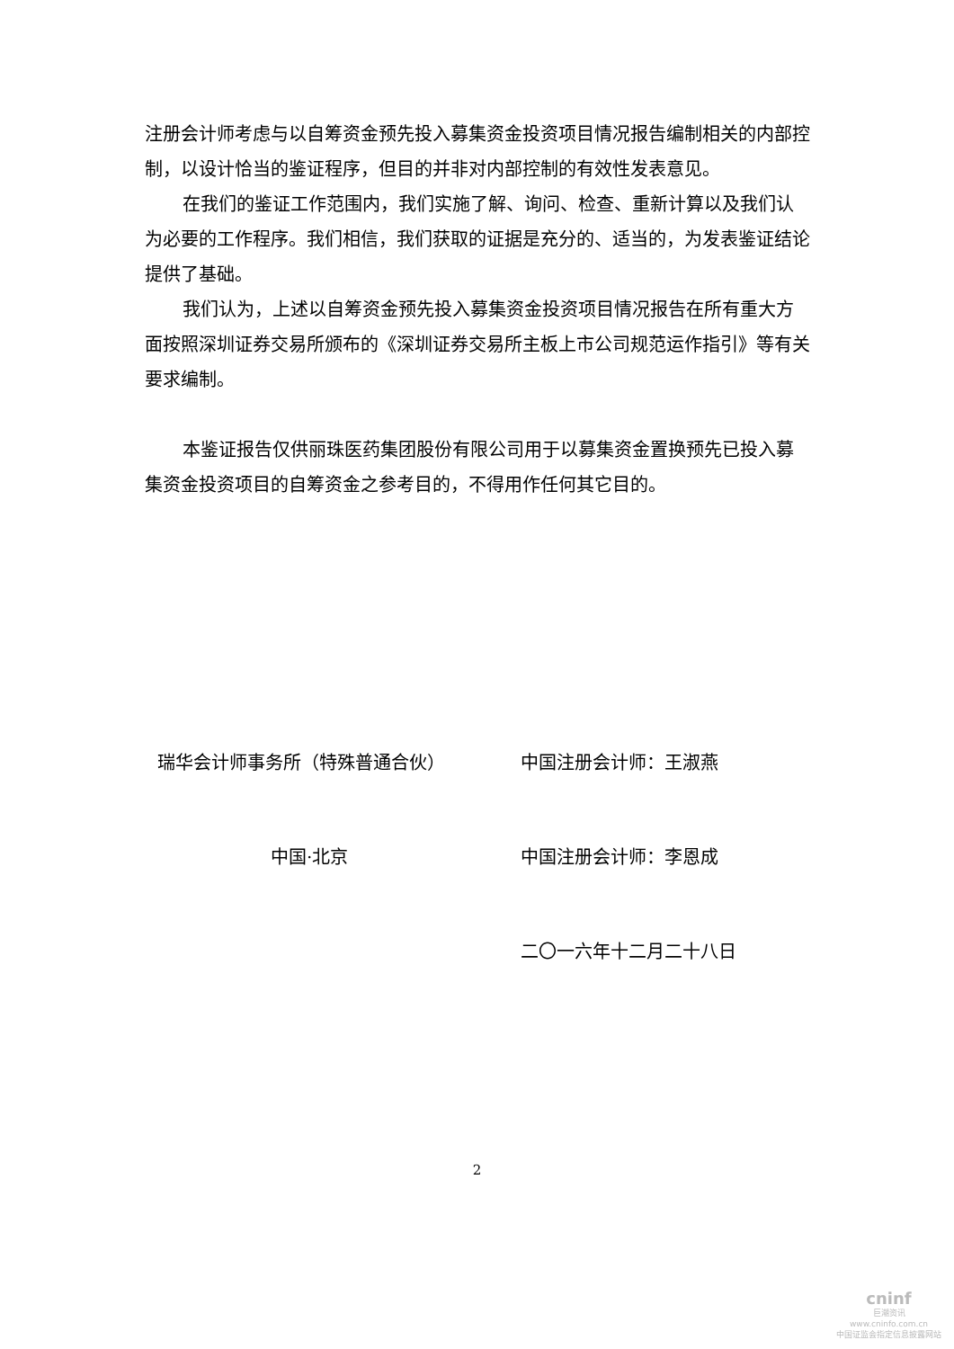注册会计师考虑与以自筹资金预先投入募集资金投资项目情况报告编制相关的内部控制，以设计恰当的鉴证程序，但目的并非对内部控制的有效性发表意见。
在我们的鉴证工作范围内，我们实施了解、询问、检查、重新计算以及我们认为必要的工作程序。我们相信，我们获取的证据是充分的、适当的，为发表鉴证结论提供了基础。
我们认为，上述以自筹资金预先投入募集资金投资项目情况报告在所有重大方面按照深圳证券交易所颁布的《深圳证券交易所主板上市公司规范运作指引》等有关要求编制。
本鉴证报告仅供丽珠医药集团股份有限公司用于以募集资金置换预先已投入募集资金投资项目的自筹资金之参考目的，不得用作任何其它目的。
瑞华会计师事务所（特殊普通合伙） 中国注册会计师：王淑燕
中国·北京 中国注册会计师：李恩成
二〇一六年十二月二十八日
2
cninf
巨潮资讯
www.cninfo.com.cn
中国证监会指定信息披露网站